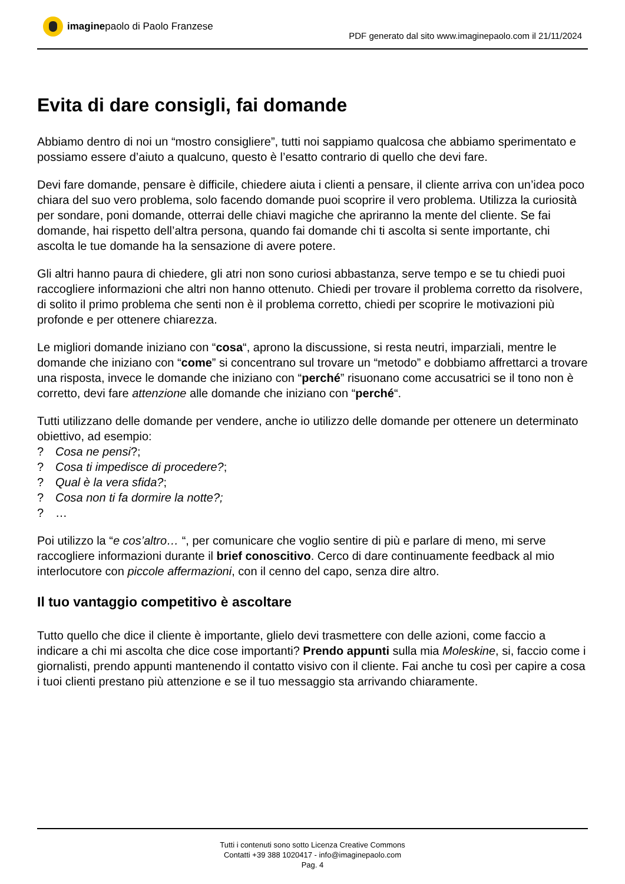imagine paolo di Paolo Franzese
PDF generato dal sito www.imaginepaolo.com il 21/11/2024
Evita di dare consigli, fai domande
Abbiamo dentro di noi un “mostro consigliere”, tutti noi sappiamo qualcosa che abbiamo sperimentato e possiamo essere d’aiuto a qualcuno, questo è l’esatto contrario di quello che devi fare.
Devi fare domande, pensare è difficile, chiedere aiuta i clienti a pensare, il cliente arriva con un’idea poco chiara del suo vero problema, solo facendo domande puoi scoprire il vero problema. Utilizza la curiosità per sondare, poni domande, otterrai delle chiavi magiche che apriranno la mente del cliente. Se fai domande, hai rispetto dell’altra persona, quando fai domande chi ti ascolta si sente importante, chi ascolta le tue domande ha la sensazione di avere potere.
Gli altri hanno paura di chiedere, gli atri non sono curiosi abbastanza, serve tempo e se tu chiedi puoi raccogliere informazioni che altri non hanno ottenuto. Chiedi per trovare il problema corretto da risolvere, di solito il primo problema che senti non è il problema corretto, chiedi per scoprire le motivazioni più profonde e per ottenere chiarezza.
Le migliori domande iniziano con “cosa“, aprono la discussione, si resta neutri, imparziali, mentre le domande che iniziano con “come” si concentrano sul trovare un “metodo” e dobbiamo affrettarci a trovare una risposta, invece le domande che iniziano con “perché” risuonano come accusatrici se il tono non è corretto, devi fare attenzione alle domande che iniziano con “perché“.
Tutti utilizzano delle domande per vendere, anche io utilizzo delle domande per ottenere un determinato obiettivo, ad esempio:
? Cosa ne pensi?;
? Cosa ti impedisce di procedere?;
? Qual è la vera sfida?;
? Cosa non ti fa dormire la notte?;
? …
Poi utilizzo la “e cos’altro… “, per comunicare che voglio sentire di più e parlare di meno, mi serve raccogliere informazioni durante il brief conoscitivo. Cerco di dare continuamente feedback al mio interlocutore con piccole affermazioni, con il cenno del capo, senza dire altro.
Il tuo vantaggio competitivo è ascoltare
Tutto quello che dice il cliente è importante, glielo devi trasmettere con delle azioni, come faccio a indicare a chi mi ascolta che dice cose importanti? Prendo appunti sulla mia Moleskine, si, faccio come i giornalisti, prendo appunti mantenendo il contatto visivo con il cliente. Fai anche tu così per capire a cosa i tuoi clienti prestano più attenzione e se il tuo messaggio sta arrivando chiaramente.
Tutti i contenuti sono sotto Licenza Creative Commons
Contatti +39 388 1020417 - info@imaginepaolo.com
Pag. 4